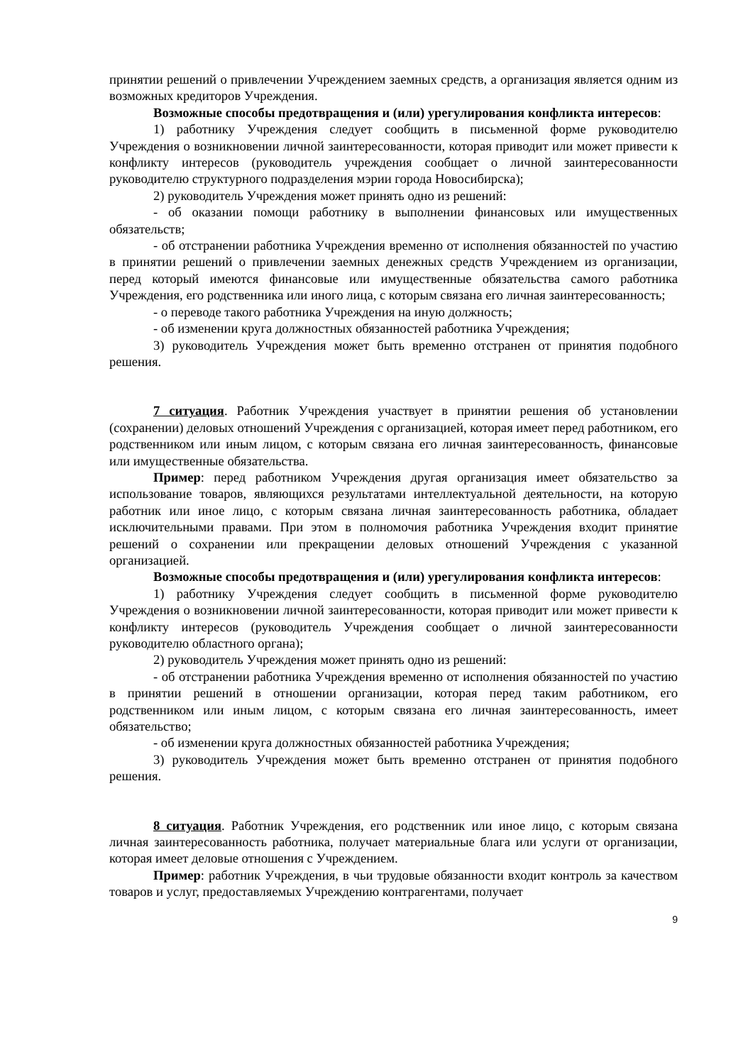принятии решений о привлечении Учреждением заемных средств, а организация является одним из возможных кредиторов Учреждения.
Возможные способы предотвращения и (или) урегулирования конфликта интересов:
1) работнику Учреждения следует сообщить в письменной форме руководителю Учреждения о возникновении личной заинтересованности, которая приводит или может привести к конфликту интересов (руководитель учреждения сообщает о личной заинтересованности руководителю структурного подразделения мэрии города Новосибирска);
2) руководитель Учреждения может принять одно из решений:
- об оказании помощи работнику в выполнении финансовых или имущественных обязательств;
- об отстранении работника Учреждения временно от исполнения обязанностей по участию в принятии решений о привлечении заемных денежных средств Учреждением из организации, перед который имеются финансовые или имущественные обязательства самого работника Учреждения, его родственника или иного лица, с которым связана его личная заинтересованность;
- о переводе такого работника Учреждения на иную должность;
- об изменении круга должностных обязанностей работника Учреждения;
3) руководитель Учреждения может быть временно отстранен от принятия подобного решения.
7 ситуация. Работник Учреждения участвует в принятии решения об установлении (сохранении) деловых отношений Учреждения с организацией, которая имеет перед работником, его родственником или иным лицом, с которым связана его личная заинтересованность, финансовые или имущественные обязательства.
Пример: перед работником Учреждения другая организация имеет обязательство за использование товаров, являющихся результатами интеллектуальной деятельности, на которую работник или иное лицо, с которым связана личная заинтересованность работника, обладает исключительными правами. При этом в полномочия работника Учреждения входит принятие решений о сохранении или прекращении деловых отношений Учреждения с указанной организацией.
Возможные способы предотвращения и (или) урегулирования конфликта интересов:
1) работнику Учреждения следует сообщить в письменной форме руководителю Учреждения о возникновении личной заинтересованности, которая приводит или может привести к конфликту интересов (руководитель Учреждения сообщает о личной заинтересованности руководителю областного органа);
2) руководитель Учреждения может принять одно из решений:
- об отстранении работника Учреждения временно от исполнения обязанностей по участию в принятии решений в отношении организации, которая перед таким работником, его родственником или иным лицом, с которым связана его личная заинтересованность, имеет обязательство;
- об изменении круга должностных обязанностей работника Учреждения;
3) руководитель Учреждения может быть временно отстранен от принятия подобного решения.
8 ситуация. Работник Учреждения, его родственник или иное лицо, с которым связана личная заинтересованность работника, получает материальные блага или услуги от организации, которая имеет деловые отношения с Учреждением.
Пример: работник Учреждения, в чьи трудовые обязанности входит контроль за качеством товаров и услуг, предоставляемых Учреждению контрагентами, получает
9